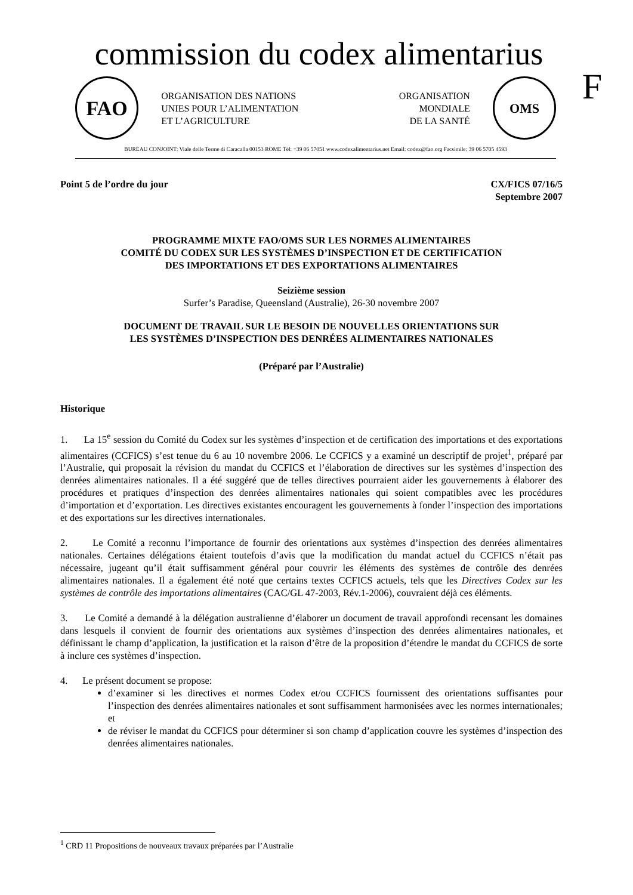commission du codex alimentarius
F
FAO
ORGANISATION DES NATIONS
UNIES POUR L’ALIMENTATION
ET L’AGRICULTURE
ORGANISATION
MONDIALE
DE LA SANTÉ
OMS
BUREAU CONJOINT: Viale delle Terme di Caracalla 00153 ROME Tél: +39 06 57051 www.codexalimentarius.net Email: codex@fao.org Facsimile: 39 06 5705 4593
Point 5 de l’ordre du jour CX/FICS 07/16/5
Septembre 2007
PROGRAMME MIXTE FAO/OMS SUR LES NORMES ALIMENTAIRES
COMITÉ DU CODEX SUR LES SYSTÈMES D’INSPECTION ET DE CERTIFICATION
DES IMPORTATIONS ET DES EXPORTATIONS ALIMENTAIRES
Seizième session
Surfer’s Paradise, Queensland (Australie), 26-30 novembre 2007
DOCUMENT DE TRAVAIL SUR LE BESOIN DE NOUVELLES ORIENTATIONS SUR
LES SYSTÈMES D’INSPECTION DES DENRÉES ALIMENTAIRES NATIONALES
(Préparé par l’Australie)
Historique
1. La 15<sup>e</sup> session du Comité du Codex sur les systèmes d’inspection et de certification des importations et des exportations alimentaires (CCFICS) s’est tenue du 6 au 10 novembre 2006. Le CCFICS y a examiné un descriptif de projet<sup>1</sup>, préparé par l’Australie, qui proposait la révision du mandat du CCFICS et l’élaboration de directives sur les systèmes d’inspection des denrées alimentaires nationales. Il a été suggéré que de telles directives pourraient aider les gouvernements à élaborer des procédures et pratiques d’inspection des denrées alimentaires nationales qui soient compatibles avec les procédures d’importation et d’exportation. Les directives existantes encouragent les gouvernements à fonder l’inspection des importations et des exportations sur les directives internationales.
2. Le Comité a reconnu l’importance de fournir des orientations aux systèmes d’inspection des denrées alimentaires nationales. Certaines délégations étaient toutefois d’avis que la modification du mandat actuel du CCFICS n’était pas nécessaire, jugeant qu’il était suffisamment général pour couvrir les éléments des systèmes de contrôle des denrées alimentaires nationales. Il a également été noté que certains textes CCFICS actuels, tels que les Directives Codex sur les systèmes de contrôle des importations alimentaires (CAC/GL 47-2003, Rév.1-2006), couvraient déjà ces éléments.
3. Le Comité a demandé à la délégation australienne d’élaborer un document de travail approfondi recensant les domaines dans lesquels il convient de fournir des orientations aux systèmes d’inspection des denrées alimentaires nationales, et définissant le champ d’application, la justification et la raison d’être de la proposition d’étendre le mandat du CCFICS de sorte à inclure ces systèmes d’inspection.
4. Le présent document se propose:
d’examiner si les directives et normes Codex et/ou CCFICS fournissent des orientations suffisantes pour l’inspection des denrées alimentaires nationales et sont suffisamment harmonisées avec les normes internationales; et
de réviser le mandat du CCFICS pour déterminer si son champ d’application couvre les systèmes d’inspection des denrées alimentaires nationales.
<sup>1</sup> CRD 11 Propositions de nouveaux travaux préparées par l’Australie